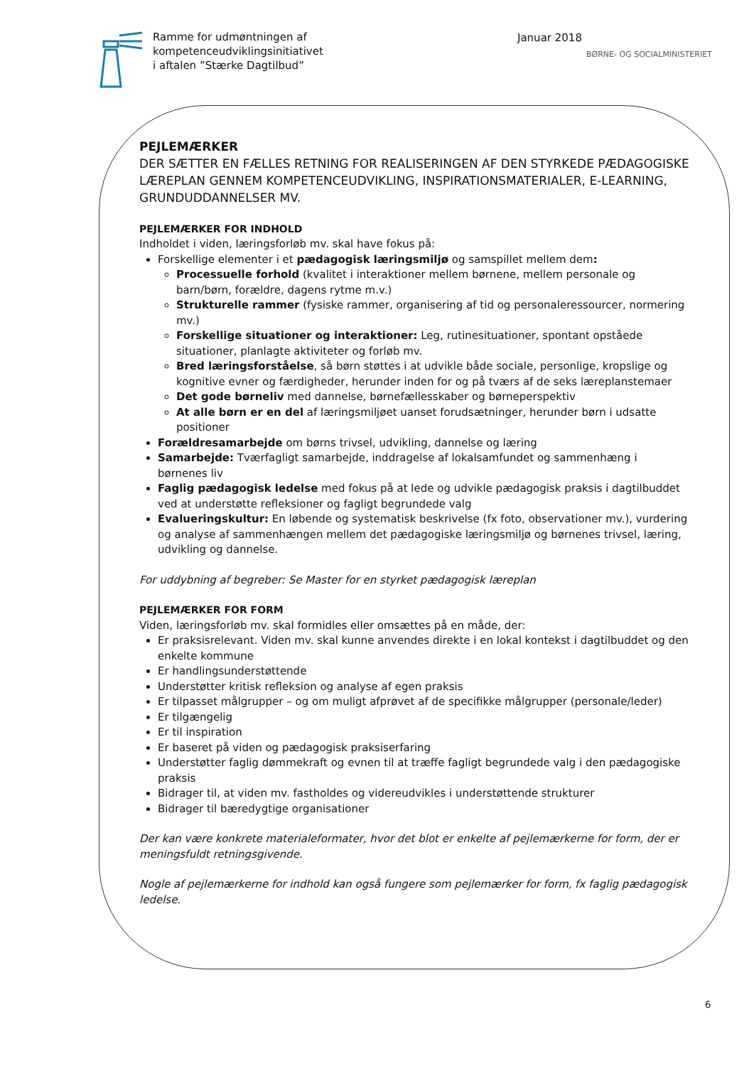Ramme for udmøntningen af
kompetenceudviklingsinitiativet
i aftalen ”Stærke Dagtilbud”
Januar 2018
BØRNE- OG SOCIALMINISTERIET
PEJLEMÆRKER
DER SÆTTER EN FÆLLES RETNING FOR REALISERINGEN AF DEN STYRKEDE PÆDAGOGISKE LÆREPLAN GENNEM KOMPETENCEUDVIKLING, INSPIRATIONSMATERIALER, E-LEARNING, GRUNDUDDANNELSER MV.
PEJLEMÆRKER FOR INDHOLD
Indholdet i viden, læringsforløb mv. skal have fokus på:
Forskellige elementer i et pædagogisk læringsmiljø og samspillet mellem dem:
Processuelle forhold (kvalitet i interaktioner mellem børnene, mellem personale og barn/børn, forældre, dagens rytme m.v.)
Strukturelle rammer (fysiske rammer, organisering af tid og personaleressourcer, normering mv.)
Forskellige situationer og interaktioner: Leg, rutinesituationer, spontant opståede situationer, planlagte aktiviteter og forløb mv.
Bred læringsforståelse, så børn støttes i at udvikle både sociale, personlige, kropslige og kognitive evner og færdigheder, herunder inden for og på tværs af de seks læreplanstemaer
Det gode børneliv med dannelse, børnefællesskaber og børneperspektiv
At alle børn er en del af læringsmiljøet uanset forudsætninger, herunder børn i udsatte positioner
Forældresamarbejde om børns trivsel, udvikling, dannelse og læring
Samarbejde: Tværfagligt samarbejde, inddragelse af lokalsamfundet og sammenhæng i børnenes liv
Faglig pædagogisk ledelse med fokus på at lede og udvikle pædagogisk praksis i dagtilbuddet ved at understøtte refleksioner og fagligt begrundede valg
Evalueringskultur: En løbende og systematisk beskrivelse (fx foto, observationer mv.), vurdering og analyse af sammenhængen mellem det pædagogiske læringsmiljø og børnenes trivsel, læring, udvikling og dannelse.
For uddybning af begreber: Se Master for en styrket pædagogisk læreplan
PEJLEMÆRKER FOR FORM
Viden, læringsforløb mv. skal formidles eller omsættes på en måde, der:
Er praksisrelevant. Viden mv. skal kunne anvendes direkte i en lokal kontekst i dagtilbuddet og den enkelte kommune
Er handlingsunderstøttende
Understøtter kritisk refleksion og analyse af egen praksis
Er tilpasset målgrupper – og om muligt afprøvet af de specifikke målgrupper (personale/leder)
Er tilgængelig
Er til inspiration
Er baseret på viden og pædagogisk praksiserfaring
Understøtter faglig dømmekraft og evnen til at træffe fagligt begrundede valg i den pædagogiske praksis
Bidrager til, at viden mv. fastholdes og videreudvikles i understøttende strukturer
Bidrager til bæredygtige organisationer
Der kan være konkrete materialeformater, hvor det blot er enkelte af pejlemærkerne for form, der er meningsfuldt retningsgivende.
Nogle af pejlemærkerne for indhold kan også fungere som pejlemærker for form, fx faglig pædagogisk ledelse.
6